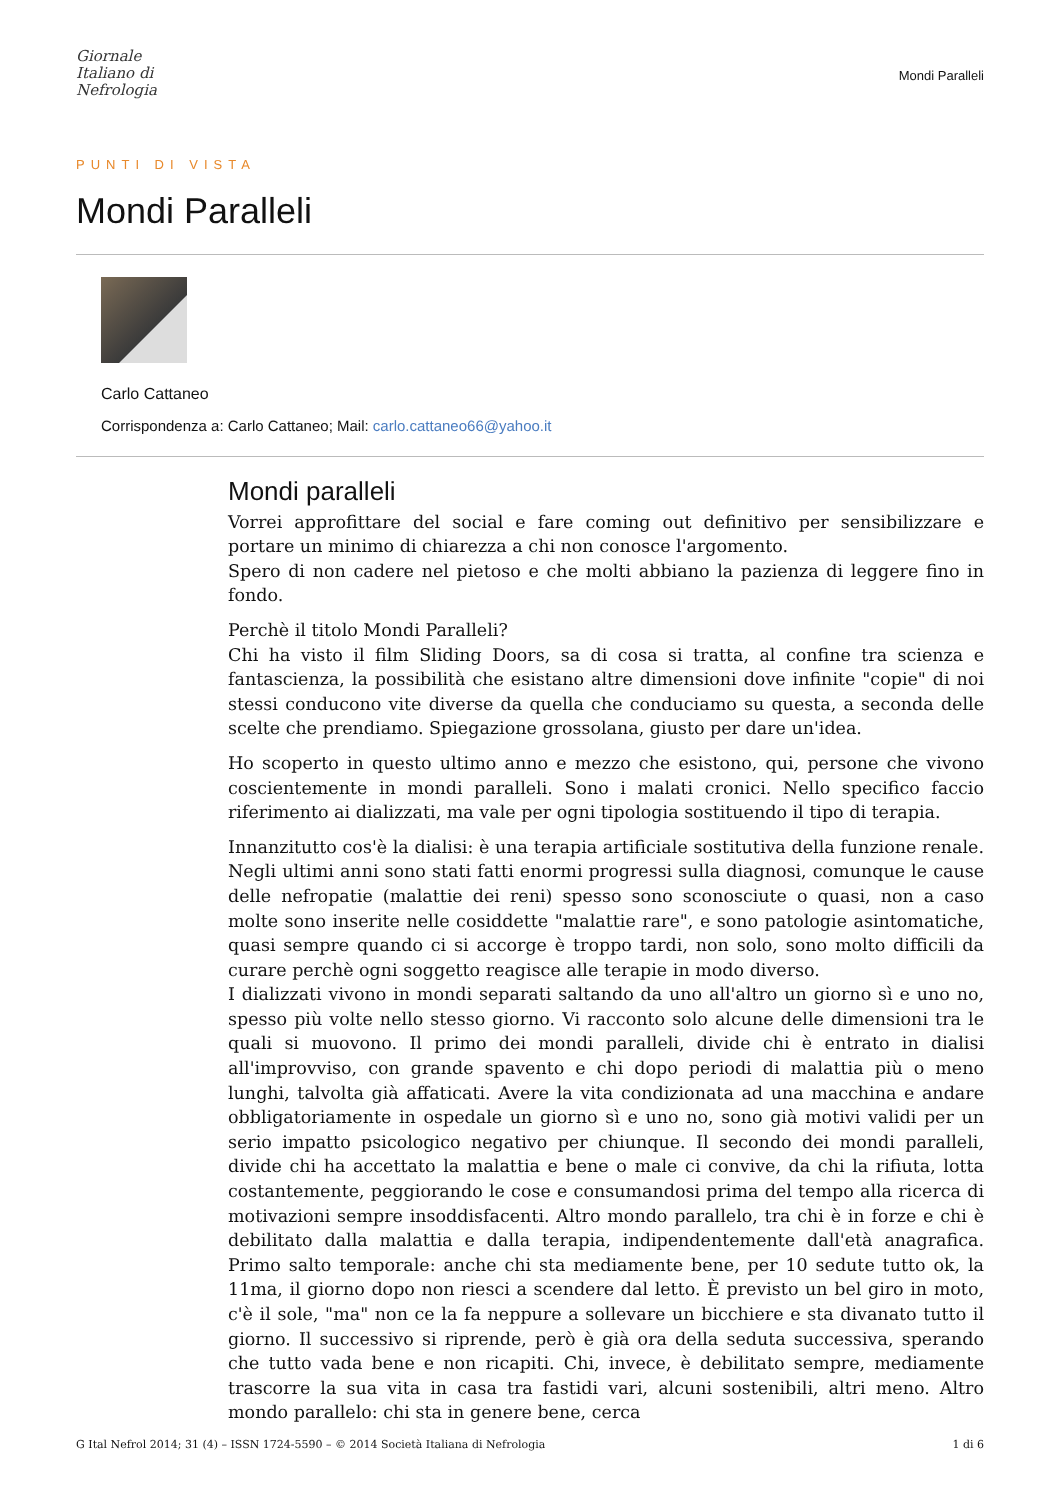Giornale
Italiano di
Nefrologia
Mondi Paralleli
PUNTI DI VISTA
Mondi Paralleli
Carlo Cattaneo
Corrispondenza a: Carlo Cattaneo; Mail: carlo.cattaneo66@yahoo.it
Mondi paralleli
Vorrei approfittare del social e fare coming out definitivo per sensibilizzare e portare un minimo di chiarezza a chi non conosce l'argomento.
Spero di non cadere nel pietoso e che molti abbiano la pazienza di leggere fino in fondo.
Perchè il titolo Mondi Paralleli?
Chi ha visto il film Sliding Doors, sa di cosa si tratta, al confine tra scienza e fantascienza, la possibilità che esistano altre dimensioni dove infinite "copie" di noi stessi conducono vite diverse da quella che conduciamo su questa, a seconda delle scelte che prendiamo. Spiegazione grossolana, giusto per dare un'idea.
Ho scoperto in questo ultimo anno e mezzo che esistono, qui, persone che vivono coscientemente in mondi paralleli. Sono i malati cronici. Nello specifico faccio riferimento ai dializzati, ma vale per ogni tipologia sostituendo il tipo di terapia.
Innanzitutto cos'è la dialisi: è una terapia artificiale sostitutiva della funzione renale. Negli ultimi anni sono stati fatti enormi progressi sulla diagnosi, comunque le cause delle nefropatie (malattie dei reni) spesso sono sconosciute o quasi, non a caso molte sono inserite nelle cosiddette "malattie rare", e sono patologie asintomatiche, quasi sempre quando ci si accorge è troppo tardi, non solo, sono molto difficili da curare perchè ogni soggetto reagisce alle terapie in modo diverso.
I dializzati vivono in mondi separati saltando da uno all'altro un giorno sì e uno no, spesso più volte nello stesso giorno. Vi racconto solo alcune delle dimensioni tra le quali si muovono. Il primo dei mondi paralleli, divide chi è entrato in dialisi all'improvviso, con grande spavento e chi dopo periodi di malattia più o meno lunghi, talvolta già affaticati. Avere la vita condizionata ad una macchina e andare obbligatoriamente in ospedale un giorno sì e uno no, sono già motivi validi per un serio impatto psicologico negativo per chiunque. Il secondo dei mondi paralleli, divide chi ha accettato la malattia e bene o male ci convive, da chi la rifiuta, lotta costantemente, peggiorando le cose e consumandosi prima del tempo alla ricerca di motivazioni sempre insoddisfacenti. Altro mondo parallelo, tra chi è in forze e chi è debilitato dalla malattia e dalla terapia, indipendentemente dall'età anagrafica. Primo salto temporale: anche chi sta mediamente bene, per 10 sedute tutto ok, la 11ma, il giorno dopo non riesci a scendere dal letto. È previsto un bel giro in moto, c'è il sole, "ma" non ce la fa neppure a sollevare un bicchiere e sta divanato tutto il giorno. Il successivo si riprende, però è già ora della seduta successiva, sperando che tutto vada bene e non ricapiti. Chi, invece, è debilitato sempre, mediamente trascorre la sua vita in casa tra fastidi vari, alcuni sostenibili, altri meno. Altro mondo parallelo: chi sta in genere bene, cerca
G Ital Nefrol 2014; 31 (4) – ISSN 1724-5590 – © 2014 Società Italiana di Nefrologia 1 di 6